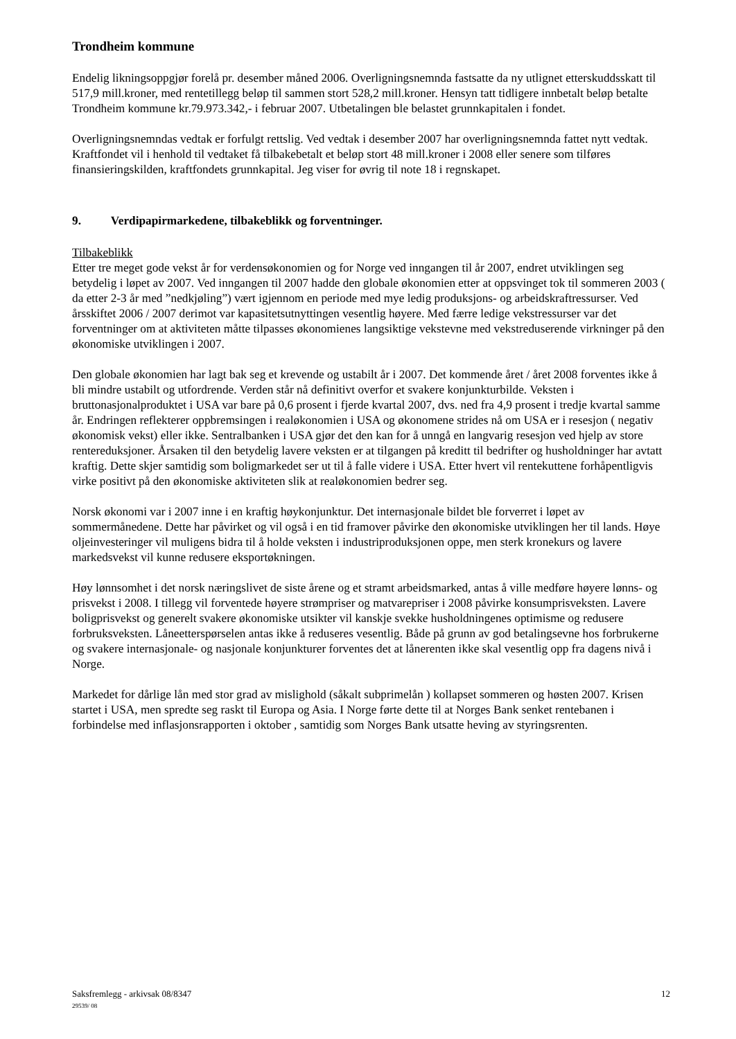Trondheim kommune
Endelig likningsoppgjør forelå pr. desember måned 2006. Overligningsnemnda fastsatte da ny utlignet etterskuddsskatt til 517,9 mill.kroner, med rentetillegg beløp til sammen stort 528,2 mill.kroner. Hensyn tatt tidligere innbetalt beløp betalte Trondheim kommune kr.79.973.342,- i februar 2007. Utbetalingen ble belastet grunnkapitalen i fondet.
Overligningsnemndas vedtak er forfulgt rettslig. Ved vedtak i desember 2007 har overligningsnemnda fattet nytt vedtak. Kraftfondet vil i henhold til vedtaket få tilbakebetalt et beløp stort 48 mill.kroner i 2008 eller senere som tilføres finansieringskilden, kraftfondets grunnkapital. Jeg viser for øvrig til note 18 i regnskapet.
9. Verdipapirmarkedene, tilbakeblikk og forventninger.
Tilbakeblikk
Etter tre meget gode vekst år for verdensøkonomien og for Norge ved inngangen til år 2007, endret utviklingen seg betydelig i løpet av 2007. Ved inngangen til 2007 hadde den globale økonomien etter at oppsvinget tok til sommeren 2003 ( da etter 2-3 år med ”nedkjøling”) vært igjennom en periode med mye ledig produksjons- og arbeidskraftressurser. Ved årsskiftet 2006 / 2007 derimot var kapasitetsutnyttingen vesentlig høyere. Med færre ledige vekstressurser var det forventninger om at aktiviteten måtte tilpasses økonomienes langsiktige vekstevne med vekstreduserende virkninger på den økonomiske utviklingen i 2007.
Den globale økonomien har lagt bak seg et krevende og ustabilt år i 2007. Det kommende året / året 2008 forventes ikke å bli mindre ustabilt og utfordrende. Verden står nå definitivt overfor et svakere konjunkturbilde. Veksten i bruttonasjonalproduktet i USA var bare på 0,6 prosent i fjerde kvartal 2007, dvs. ned fra 4,9 prosent i tredje kvartal samme år. Endringen reflekterer oppbremsingen i realøkonomien i USA og økonomene strides nå om USA er i resesjon ( negativ økonomisk vekst) eller ikke. Sentralbanken i USA gjør det den kan for å unngå en langvarig resesjon ved hjelp av store rentereduksjoner. Årsaken til den betydelig lavere veksten er at tilgangen på kreditt til bedrifter og husholdninger har avtatt kraftig. Dette skjer samtidig som boligmarkedet ser ut til å falle videre i USA. Etter hvert vil rentekuttene forhåpentligvis virke positivt på den økonomiske aktiviteten slik at realøkonomien bedrer seg.
Norsk økonomi var i 2007 inne i en kraftig høykonjunktur. Det internasjonale bildet ble forverret i løpet av sommermånedene. Dette har påvirket og vil også i en tid framover påvirke den økonomiske utviklingen her til lands. Høye oljeinvesteringer vil muligens bidra til å holde veksten i industriproduksjonen oppe, men sterk kronekurs og lavere markedsvekst vil kunne redusere eksportøkningen.
Høy lønnsomhet i det norsk næringslivet de siste årene og et stramt arbeidsmarked, antas å ville medføre høyere lønns- og prisvekst i 2008. I tillegg vil forventede høyere strømpriser og matvarepriser i 2008 påvirke konsumprisveksten. Lavere boligprisvekst og generelt svakere økonomiske utsikter vil kanskje svekke husholdningenes optimisme og redusere forbruksveksten. Låneetterspørselen antas ikke å reduseres vesentlig. Både på grunn av god betalingsevne hos forbrukerne og svakere internasjonale- og nasjonale konjunkturer forventes det at lånerenten ikke skal vesentlig opp fra dagens nivå i Norge.
Markedet for dårlige lån med stor grad av mislighold (såkalt subprimelån ) kollapset sommeren og høsten 2007. Krisen startet i USA, men spredte seg raskt til Europa og Asia. I Norge førte dette til at Norges Bank senket rentebanen i forbindelse med inflasjonsrapporten i oktober , samtidig som Norges Bank utsatte heving av styringsrenten.
12 Saksfremlegg - arkivsak 08/8347
29539/ 08